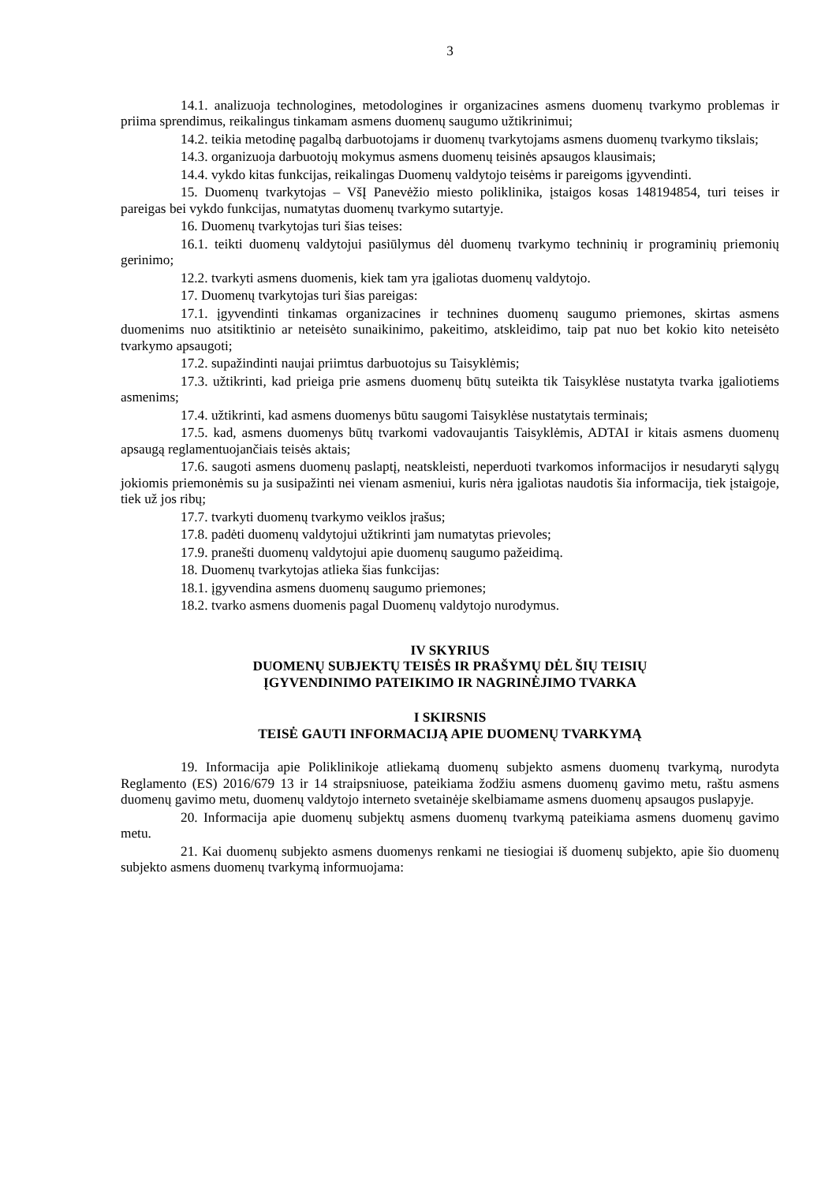3
14.1. analizuoja technologines, metodologines ir organizacines asmens duomenų tvarkymo problemas ir priima sprendimus, reikalingus tinkamam asmens duomenų saugumo užtikrinimui;
14.2. teikia metodinę pagalbą darbuotojams ir duomenų tvarkytojams asmens duomenų tvarkymo tikslais;
14.3. organizuoja darbuotojų mokymus asmens duomenų teisinės apsaugos klausimais;
14.4. vykdo kitas funkcijas, reikalingas Duomenų valdytojo teisėms ir pareigoms įgyvendinti.
15. Duomenų tvarkytojas – VšĮ Panevėžio miesto poliklinika, įstaigos kosas 148194854, turi teises ir pareigas bei vykdo funkcijas, numatytas duomenų tvarkymo sutartyje.
16. Duomenų tvarkytojas turi šias teises:
16.1. teikti duomenų valdytojui pasiūlymus dėl duomenų tvarkymo techninių ir programinių priemonių gerinimo;
12.2. tvarkyti asmens duomenis, kiek tam yra įgaliotas duomenų valdytojo.
17. Duomenų tvarkytojas turi šias pareigas:
17.1. įgyvendinti tinkamas organizacines ir technines duomenų saugumo priemones, skirtas asmens duomenims nuo atsitiktinio ar neteisėto sunaikinimo, pakeitimo, atskleidimo, taip pat nuo bet kokio kito neteisėto tvarkymo apsaugoti;
17.2. supažindinti naujai priimtus darbuotojus su Taisyklėmis;
17.3. užtikrinti, kad prieiga prie asmens duomenų būtų suteikta tik Taisyklėse nustatyta tvarka įgaliotiems asmenims;
17.4. užtikrinti, kad asmens duomenys būtu saugomi Taisyklėse nustatytais terminais;
17.5. kad, asmens duomenys būtų tvarkomi vadovaujantis Taisyklėmis, ADTAI ir kitais asmens duomenų apsaugą reglamentuojančiais teisės aktais;
17.6. saugoti asmens duomenų paslaptį, neatskleisti, neperduoti tvarkomos informacijos ir nesudaryti sąlygų jokiomis priemonėmis su ja susipažinti nei vienam asmeniui, kuris nėra įgaliotas naudotis šia informacija, tiek įstaigoje, tiek už jos ribų;
17.7. tvarkyti duomenų tvarkymo veiklos įrašus;
17.8. padėti duomenų valdytojui užtikrinti jam numatytas prievoles;
17.9. pranešti duomenų valdytojui apie duomenų saugumo pažeidimą.
18. Duomenų tvarkytojas atlieka šias funkcijas:
18.1. įgyvendina asmens duomenų saugumo priemones;
18.2. tvarko asmens duomenis pagal Duomenų valdytojo nurodymus.
IV SKYRIUS
DUOMENŲ SUBJEKTŲ TEISĖS IR PRAŠYMŲ DĖL ŠIŲ TEISIŲ
ĮGYVENDINIMO PATEIKIMO IR NAGRINĖJIMO TVARKA
I SKIRSNIS
TEISĖ GAUTI INFORMACIJĄ APIE DUOMENŲ TVARKYMĄ
19. Informacija apie Poliklinikoje atliekamą duomenų subjekto asmens duomenų tvarkymą, nurodyta Reglamento (ES) 2016/679 13 ir 14 straipsniuose, pateikiama žodžiu asmens duomenų gavimo metu, raštu asmens duomenų gavimo metu, duomenų valdytojo interneto svetainėje skelbiamame asmens duomenų apsaugos puslapyje.
20. Informacija apie duomenų subjektų asmens duomenų tvarkymą pateikiama asmens duomenų gavimo metu.
21. Kai duomenų subjekto asmens duomenys renkami ne tiesiogiai iš duomenų subjekto, apie šio duomenų subjekto asmens duomenų tvarkymą informuojama: